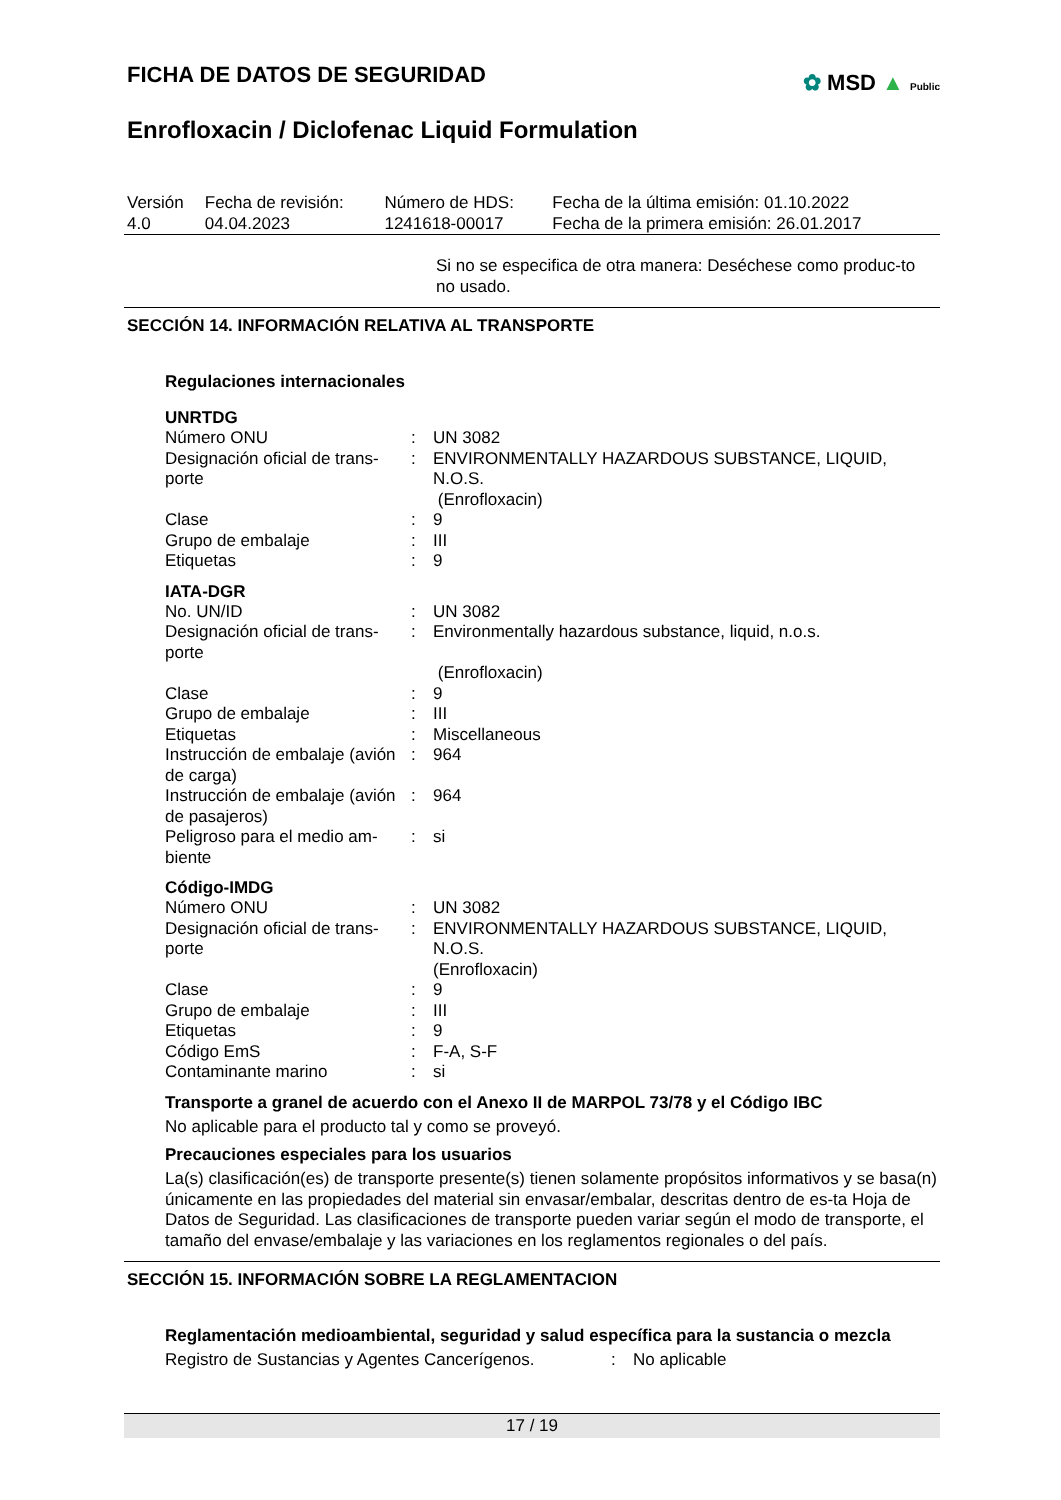✿ MSD ▲ Public
FICHA DE DATOS DE SEGURIDAD
Enrofloxacin / Diclofenac Liquid Formulation
| Versión 4.0 | Fecha de revisión: 04.04.2023 | Número de HDS: 1241618-00017 | Fecha de la última emisión: 01.10.2022 Fecha de la primera emisión: 26.01.2017 |
Si no se especifica de otra manera: Deséchese como produc-to no usado.
SECCIÓN 14. INFORMACIÓN RELATIVA AL TRANSPORTE
Regulaciones internacionales
UNRTDG
| Número ONU | : | UN 3082 |
| Designación oficial de trans-porte | : | ENVIRONMENTALLY HAZARDOUS SUBSTANCE, LIQUID, N.O.S. (Enrofloxacin) |
| Clase | : | 9 |
| Grupo de embalaje | : | III |
| Etiquetas | : | 9 |
IATA-DGR
| No. UN/ID | : | UN 3082 |
| Designación oficial de trans-porte | : | Environmentally hazardous substance, liquid, n.o.s. (Enrofloxacin) |
| Clase | : | 9 |
| Grupo de embalaje | : | III |
| Etiquetas | : | Miscellaneous |
| Instrucción de embalaje (avión de carga) | : | 964 |
| Instrucción de embalaje (avión de pasajeros) | : | 964 |
| Peligroso para el medio am-biente | : | si |
Código-IMDG
| Número ONU | : | UN 3082 |
| Designación oficial de trans-porte | : | ENVIRONMENTALLY HAZARDOUS SUBSTANCE, LIQUID, N.O.S. (Enrofloxacin) |
| Clase | : | 9 |
| Grupo de embalaje | : | III |
| Etiquetas | : | 9 |
| Código EmS | : | F-A, S-F |
| Contaminante marino | : | si |
Transporte a granel de acuerdo con el Anexo II de MARPOL 73/78 y el Código IBC
No aplicable para el producto tal y como se proveyó.
Precauciones especiales para los usuarios
La(s) clasificación(es) de transporte presente(s) tienen solamente propósitos informativos y se basa(n) únicamente en las propiedades del material sin envasar/embalar, descritas dentro de es-ta Hoja de Datos de Seguridad. Las clasificaciones de transporte pueden variar según el modo de transporte, el tamaño del envase/embalaje y las variaciones en los reglamentos regionales o del país.
SECCIÓN 15. INFORMACIÓN SOBRE LA REGLAMENTACION
Reglamentación medioambiental, seguridad y salud específica para la sustancia o mezcla
| Registro de Sustancias y Agentes Cancerígenos. | : | No aplicable |
17 / 19